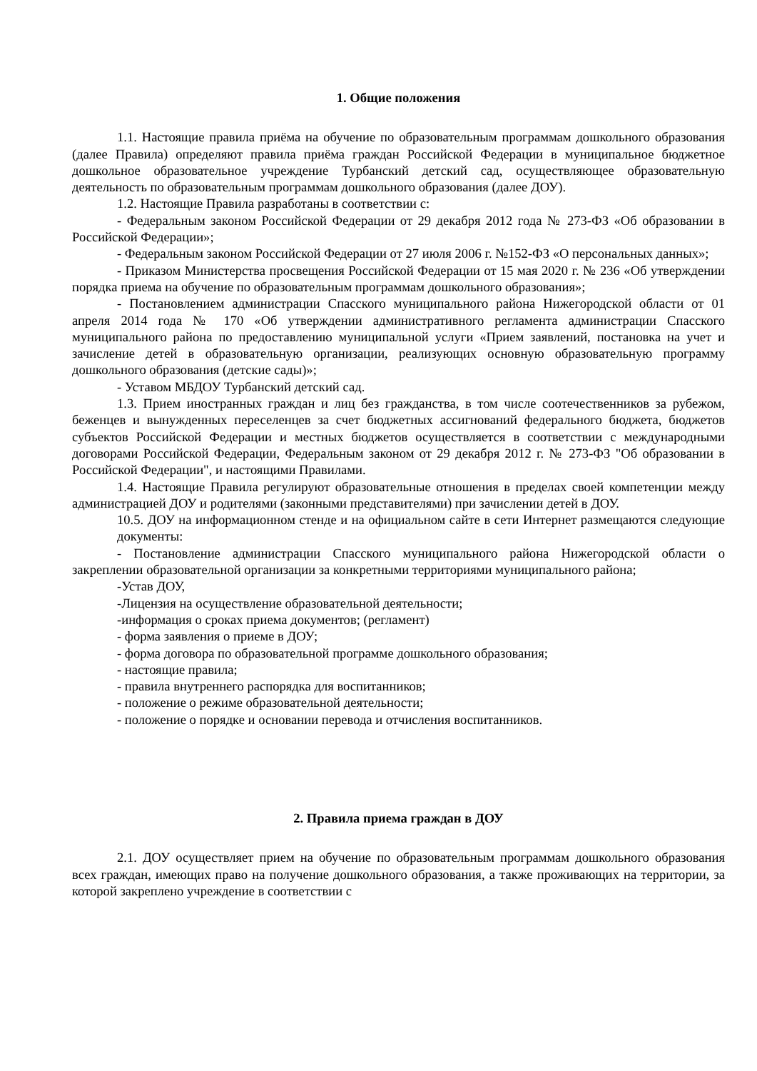1. Общие положения
1.1. Настоящие правила приёма на обучение по образовательным программам дошкольного образования (далее Правила) определяют правила приёма граждан Российской Федерации в муниципальное бюджетное дошкольное образовательное учреждение Турбанский детский сад, осуществляющее образовательную деятельность по образовательным программам дошкольного образования (далее ДОУ).
1.2. Настоящие Правила разработаны в соответствии с:
- Федеральным законом Российской Федерации от 29 декабря 2012 года № 273-ФЗ «Об образовании в Российской Федерации»;
- Федеральным законом Российской Федерации от 27 июля 2006 г. №152-ФЗ «О персональных данных»;
- Приказом Министерства просвещения Российской Федерации от 15 мая 2020 г. № 236 «Об утверждении порядка приема на обучение по образовательным программам дошкольного образования»;
- Постановлением администрации Спасского муниципального района Нижегородской области от 01 апреля 2014 года № 170 «Об утверждении административного регламента администрации Спасского муниципального района по предоставлению муниципальной услуги «Прием заявлений, постановка на учет и зачисление детей в образовательную организации, реализующих основную образовательную программу дошкольного образования (детские сады)»;
- Уставом МБДОУ Турбанский детский сад.
1.3. Прием иностранных граждан и лиц без гражданства, в том числе соотечественников за рубежом, беженцев и вынужденных переселенцев за счет бюджетных ассигнований федерального бюджета, бюджетов субъектов Российской Федерации и местных бюджетов осуществляется в соответствии с международными договорами Российской Федерации, Федеральным законом от 29 декабря 2012 г. № 273-ФЗ "Об образовании в Российской Федерации", и настоящими Правилами.
1.4. Настоящие Правила регулируют образовательные отношения в пределах своей компетенции между администрацией ДОУ и родителями (законными представителями) при зачислении детей в ДОУ.
10.5. ДОУ на информационном стенде и на официальном сайте в сети Интернет размещаются следующие документы:
- Постановление администрации Спасского муниципального района Нижегородской области о закреплении образовательной организации за конкретными территориями муниципального района;
-Устав ДОУ,
-Лицензия на осуществление образовательной деятельности;
-информация о сроках приема документов; (регламент)
- форма заявления о приеме в ДОУ;
- форма договора по образовательной программе дошкольного образования;
- настоящие правила;
- правила внутреннего распорядка для воспитанников;
- положение о режиме образовательной деятельности;
- положение о порядке и основании перевода и отчисления воспитанников.
2. Правила приема граждан в ДОУ
2.1. ДОУ осуществляет прием на обучение по образовательным программам дошкольного образования всех граждан, имеющих право на получение дошкольного образования, а также проживающих на территории, за которой закреплено учреждение в соответствии с